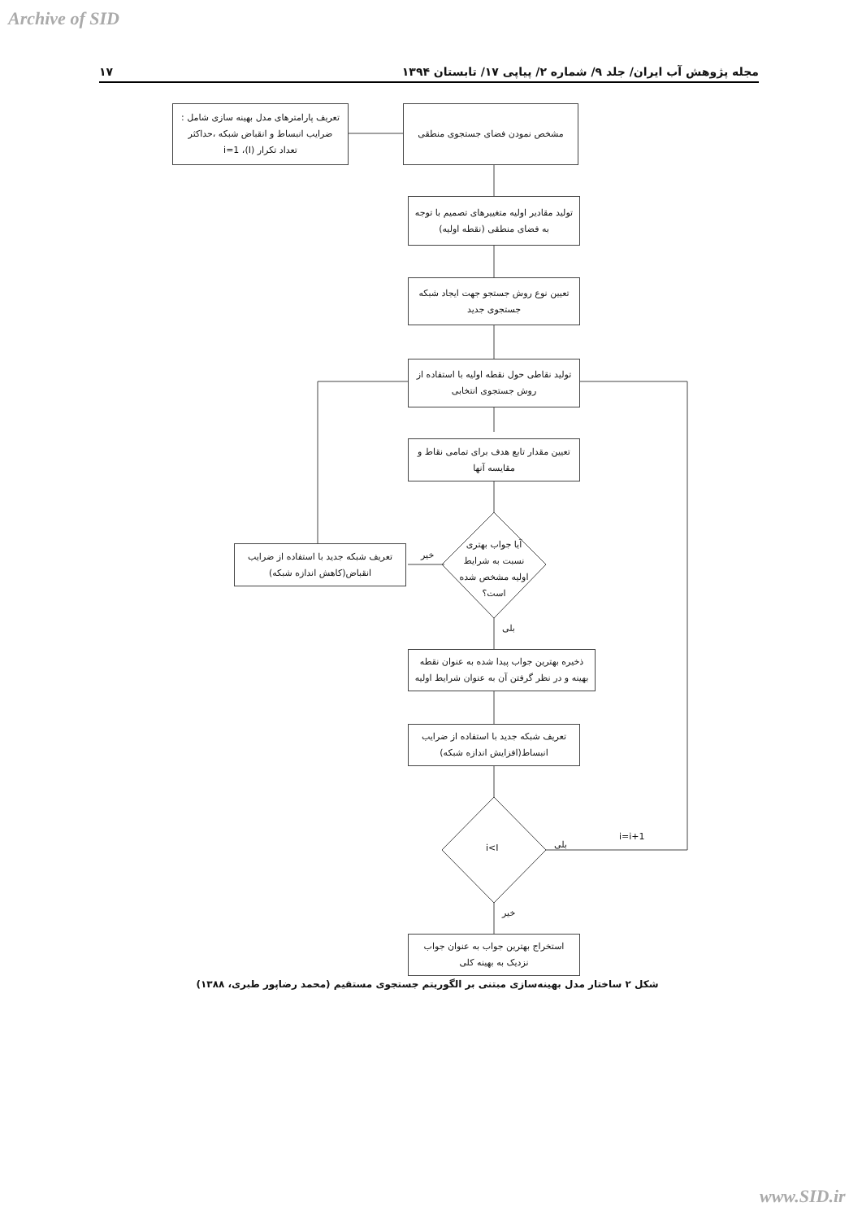Archive of SID
۱۷ مجله پژوهش آب ایران/ جلد ۹/ شماره ۲/ پیاپی ۱۷/ تابستان ۱۳۹۴
تعریف پارامترهای مدل بهینه سازی شامل : ضرایب انبساط و انقباض شبکه ،حداکثر تعداد تکرار (I)، i=1
مشخص نمودن فضای جستجوی منطقی
تولید مقادیر اولیه متغییرهای تصمیم با توجه به فضای منطقی (نقطه اولیه)
تعیین نوع روش جستجو جهت ایجاد شبکه جستجوی جدید
تولید نقاطی حول نقطه اولیه با استفاده از روش جستجوی انتخابی
تعیین مقدار تابع هدف برای تمامی نقاط و مقایسه آنها
آیا جواب بهتری نسبت به شرایط اولیه مشخص شده است؟
تعریف شبکه جدید با استفاده از ضرایب انقباض(کاهش اندازه شبکه)
خیر
بلی
ذخیره بهترین جواب پیدا شده به عنوان نقطه بهینه و در نظر گرفتن آن به عنوان شرایط اولیه
تعریف شبکه جدید با استفاده از ضرایب انبساط(افزایش اندازه شبکه)
i<I بلی
i=i+1
خیر
استخراج بهترین جواب به عنوان جواب نزدیک به بهینه کلی
شکل ۲ ساختار مدل بهینه‌سازی مبتنی بر الگوریتم جستجوی مستقیم (محمد رضاپور طبری، ۱۳۸۸)
www.SID.ir